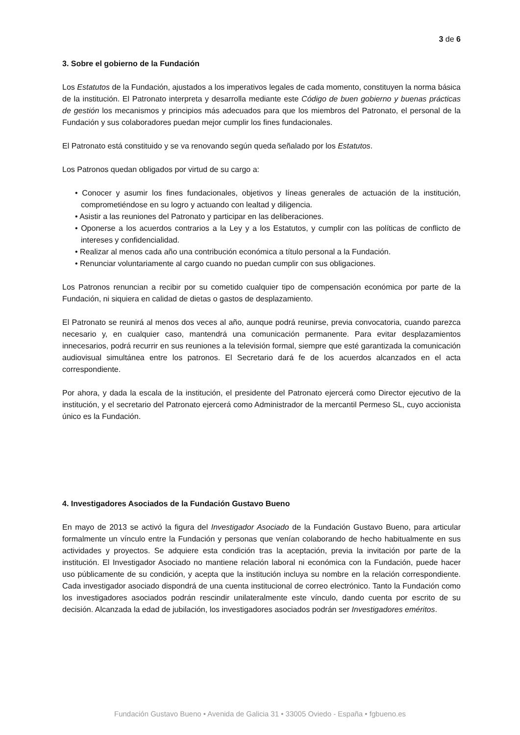3 de 6
3. Sobre el gobierno de la Fundación
Los Estatutos de la Fundación, ajustados a los imperativos legales de cada momento, constituyen la norma básica de la institución. El Patronato interpreta y desarrolla mediante este Código de buen gobierno y buenas prácticas de gestión los mecanismos y principios más adecuados para que los miembros del Patronato, el personal de la Fundación y sus colaboradores puedan mejor cumplir los fines fundacionales.
El Patronato está constituido y se va renovando según queda señalado por los Estatutos.
Los Patronos quedan obligados por virtud de su cargo a:
• Conocer y asumir los fines fundacionales, objetivos y líneas generales de actuación de la institución, comprometiéndose en su logro y actuando con lealtad y diligencia.
• Asistir a las reuniones del Patronato y participar en las deliberaciones.
• Oponerse a los acuerdos contrarios a la Ley y a los Estatutos, y cumplir con las políticas de conflicto de intereses y confidencialidad.
• Realizar al menos cada año una contribución económica a título personal a la Fundación.
• Renunciar voluntariamente al cargo cuando no puedan cumplir con sus obligaciones.
Los Patronos renuncian a recibir por su cometido cualquier tipo de compensación económica por parte de la Fundación, ni siquiera en calidad de dietas o gastos de desplazamiento.
El Patronato se reunirá al menos dos veces al año, aunque podrá reunirse, previa convocatoria, cuando parezca necesario y, en cualquier caso, mantendrá una comunicación permanente. Para evitar desplazamientos innecesarios, podrá recurrir en sus reuniones a la televisión formal, siempre que esté garantizada la comunicación audiovisual simultánea entre los patronos. El Secretario dará fe de los acuerdos alcanzados en el acta correspondiente.
Por ahora, y dada la escala de la institución, el presidente del Patronato ejercerá como Director ejecutivo de la institución, y el secretario del Patronato ejercerá como Administrador de la mercantil Permeso SL, cuyo accionista único es la Fundación.
4. Investigadores Asociados de la Fundación Gustavo Bueno
En mayo de 2013 se activó la figura del Investigador Asociado de la Fundación Gustavo Bueno, para articular formalmente un vínculo entre la Fundación y personas que venían colaborando de hecho habitualmente en sus actividades y proyectos. Se adquiere esta condición tras la aceptación, previa la invitación por parte de la institución. El Investigador Asociado no mantiene relación laboral ni económica con la Fundación, puede hacer uso públicamente de su condición, y acepta que la institución incluya su nombre en la relación correspondiente. Cada investigador asociado dispondrá de una cuenta institucional de correo electrónico. Tanto la Fundación como los investigadores asociados podrán rescindir unilateralmente este vínculo, dando cuenta por escrito de su decisión. Alcanzada la edad de jubilación, los investigadores asociados podrán ser Investigadores eméritos.
Fundación Gustavo Bueno • Avenida de Galicia 31 • 33005 Oviedo - España • fgbueno.es